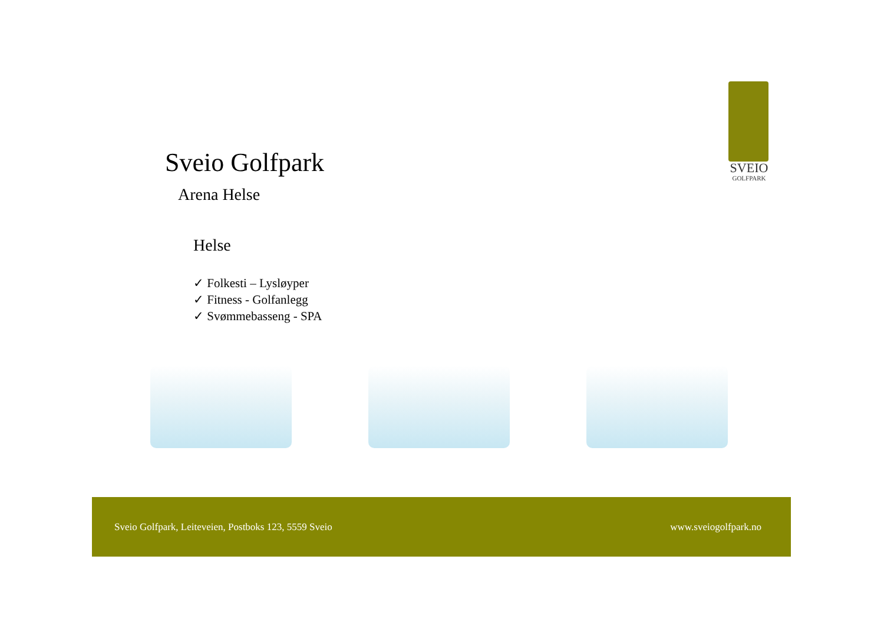SVEIO
GOLFPARK
Sveio Golfpark
Arena Helse
Helse
✓ Folkesti – Lysløyper
✓ Fitness - Golfanlegg
✓ Svømmebasseng - SPA
Sveio Golfpark, Leiteveien, Postboks 123, 5559 Sveio www.sveiogolfpark.no